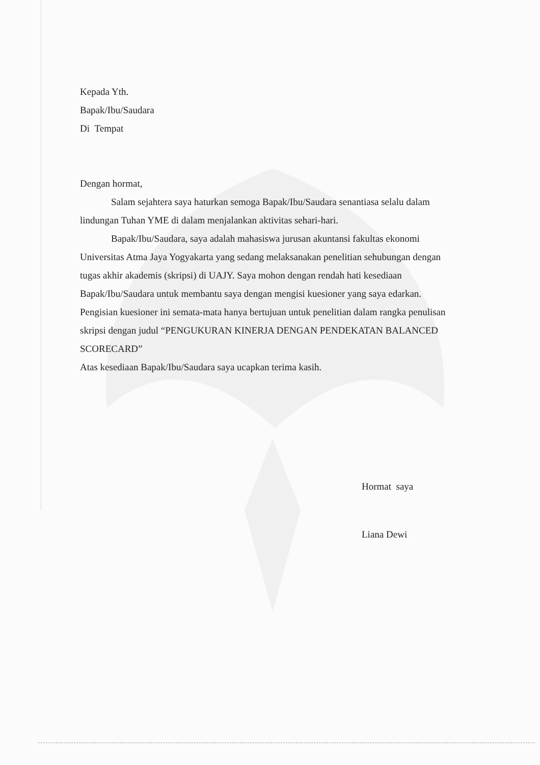Kepada Yth.
Bapak/Ibu/Saudara
Di Tempat
Dengan hormat,
Salam sejahtera saya haturkan semoga Bapak/Ibu/Saudara senantiasa selalu dalam lindungan Tuhan YME di dalam menjalankan aktivitas sehari-hari.
Bapak/Ibu/Saudara, saya adalah mahasiswa jurusan akuntansi fakultas ekonomi Universitas Atma Jaya Yogyakarta yang sedang melaksanakan penelitian sehubungan dengan tugas akhir akademis (skripsi) di UAJY. Saya mohon dengan rendah hati kesediaan Bapak/Ibu/Saudara untuk membantu saya dengan mengisi kuesioner yang saya edarkan. Pengisian kuesioner ini semata-mata hanya bertujuan untuk penelitian dalam rangka penulisan skripsi dengan judul “PENGUKURAN KINERJA DENGAN PENDEKATAN BALANCED SCORECARD”
Atas kesediaan Bapak/Ibu/Saudara saya ucapkan terima kasih.
Hormat saya
Liana Dewi